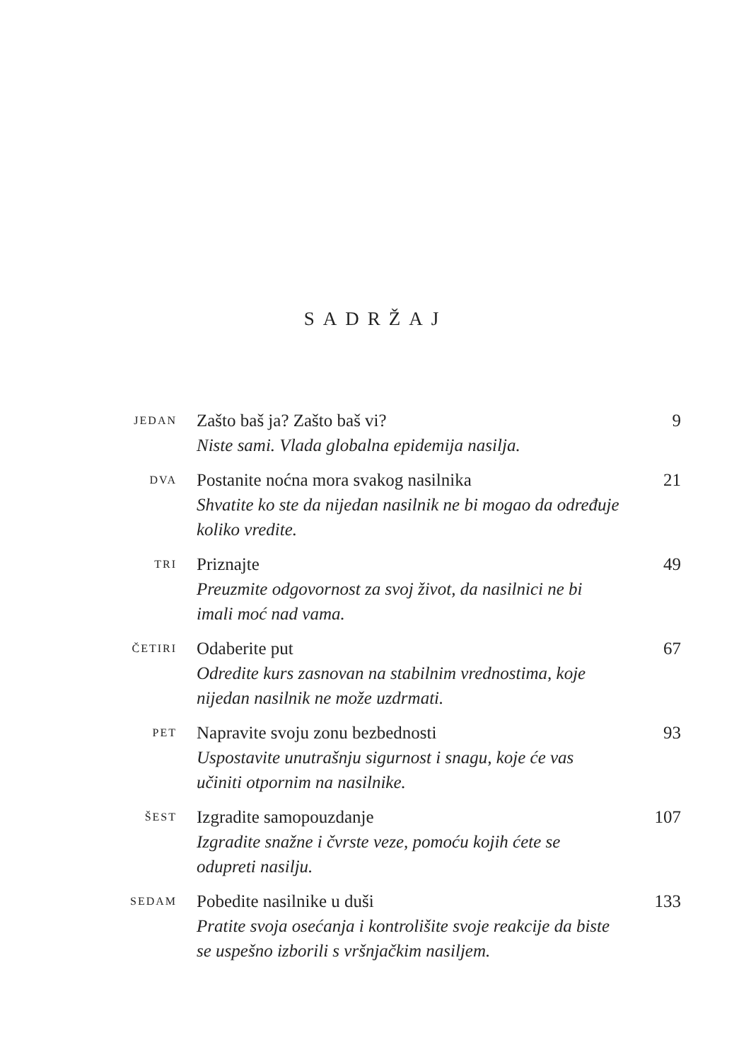SADRŽAJ
JEDAN
Zašto baš ja? Zašto baš vi?
Niste sami. Vlada globalna epidemija nasilja.
9
DVA
Postanite noćna mora svakog nasilnika
Shvatite ko ste da nijedan nasilnik ne bi mogao da određuje koliko vredite.
21
TRI
Priznajte
Preuzmite odgovornost za svoj život, da nasilnici ne bi imali moć nad vama.
49
ČETIRI
Odaberite put
Odredite kurs zasnovan na stabilnim vrednostima, koje nijedan nasilnik ne može uzdrmati.
67
PET
Napravite svoju zonu bezbednosti
Uspostavite unutrašnju sigurnost i snagu, koje će vas učiniti otpornim na nasilnike.
93
ŠEST
Izgradite samopouzdanje
Izgradite snažne i čvrste veze, pomoću kojih ćete se odupreti nasilju.
107
SEDAM
Pobedite nasilnike u duši
Pratite svoja osećanja i kontrolišite svoje reakcije da biste se uspešno izborili s vršnjačkim nasiljem.
133